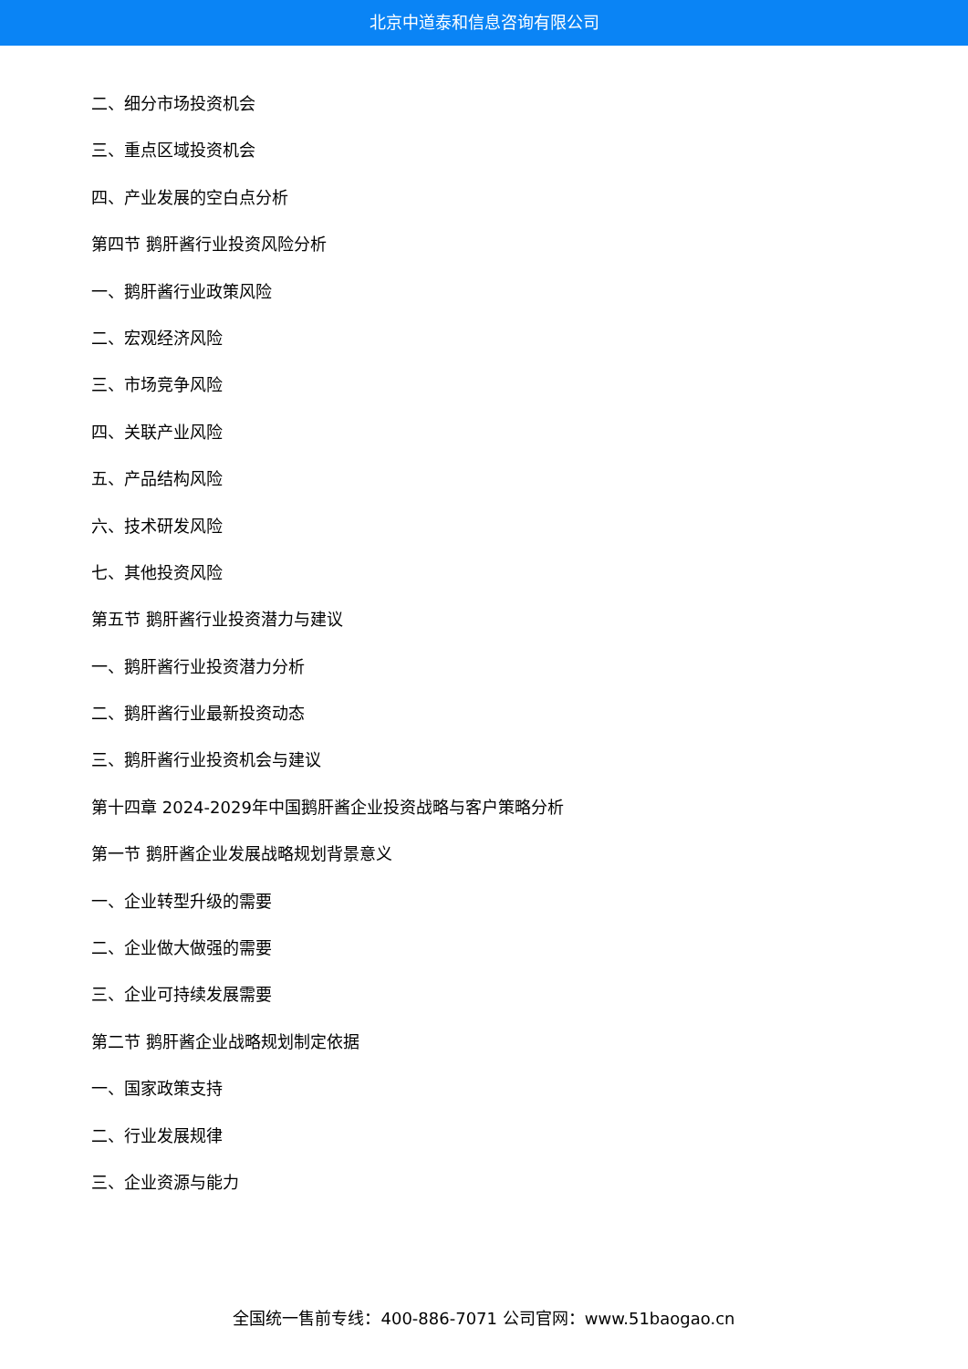北京中道泰和信息咨询有限公司
二、细分市场投资机会
三、重点区域投资机会
四、产业发展的空白点分析
第四节 鹅肝酱行业投资风险分析
一、鹅肝酱行业政策风险
二、宏观经济风险
三、市场竞争风险
四、关联产业风险
五、产品结构风险
六、技术研发风险
七、其他投资风险
第五节 鹅肝酱行业投资潜力与建议
一、鹅肝酱行业投资潜力分析
二、鹅肝酱行业最新投资动态
三、鹅肝酱行业投资机会与建议
第十四章 2024-2029年中国鹅肝酱企业投资战略与客户策略分析
第一节 鹅肝酱企业发展战略规划背景意义
一、企业转型升级的需要
二、企业做大做强的需要
三、企业可持续发展需要
第二节 鹅肝酱企业战略规划制定依据
一、国家政策支持
二、行业发展规律
三、企业资源与能力
全国统一售前专线：400-886-7071 公司官网：www.51baogao.cn